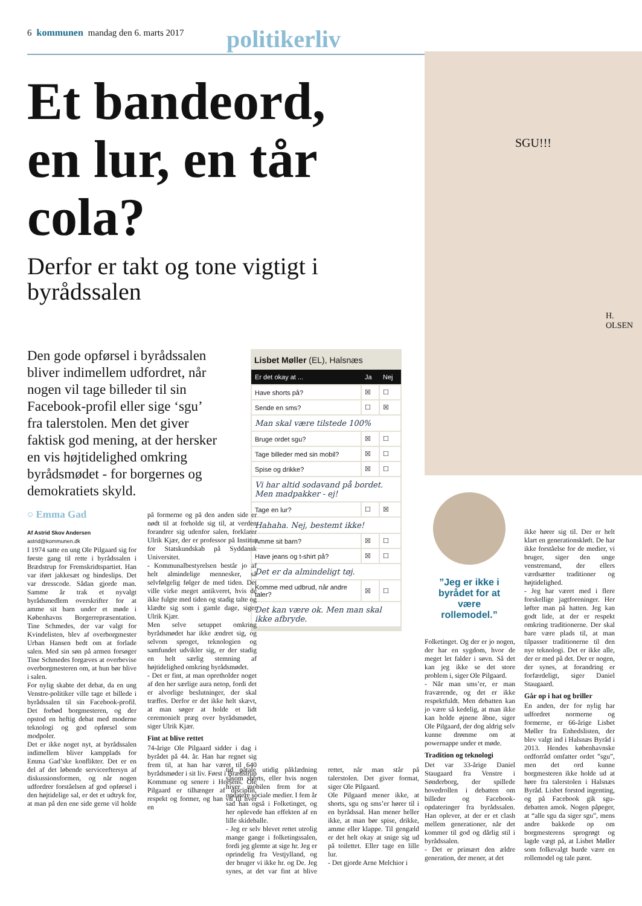6 kommunen mandag den 6. marts 2017 politikerliv
Et bandeord, en lur, en tår cola?
Derfor er takt og tone vigtigt i byrådssalen
Den gode opførsel i byrådssalen bliver indimellem udfordret, når nogen vil tage billeder til sin Facebook-profil eller sige ‘sgu’ fra talerstolen. Men det giver faktisk god mening, at der hersker en vis højtidelighed omkring byrådsmødet - for borgernes og demokratiets skyld.
SGU!!!
H. OLSEN
Lisbet Møller (EL), Halsnæs
| Er det okay at ... | Ja | Nej |
| --- | --- | --- |
| Have shorts på? | ☒ | ☐ |
| Sende en sms? | ☐ | ☒ |
| Man skal være tilstede 100% | | |
| Bruge ordet sgu? | ☒ | ☐ |
| Tage billeder med sin mobil? | ☒ | ☐ |
| Spise og drikke? | ☒ | ☐ |
| Vi har altid sodavand på bordet. Men madpakker - ej! | | |
| Tage en lur? | ☐ | ☒ |
| Hahaha. Nej, bestemt ikke! | | |
| Amme sit barn? | ☒ | ☐ |
| Have jeans og t-shirt på? | ☒ | ☐ |
| Det er da almindeligt tøj. | | |
| Komme med udbrud, når andre taler? | ☒ | ☐ |
| Det kan være ok. Men man skal ikke afbryde. | | |
”Jeg er ikke i byrådet for at være rollemodel.”
○ Emma Gad
Af Astrid Skov Andersen
astrid@kommunen.dk
I 1974 satte en ung Ole Pilgaard sig for første gang til rette i byrådssalen i Brædstrup for Fremskridtspartiet. Han var iført jakkesæt og bindeslips. Det var dresscode. Sådan gjorde man. Samme år trak et nyvalgt byrådsmedlem overskrifter for at amme sit barn under et møde i Københavns Borgerrepræsentation. Tine Schmedes, der var valgt for Kvindelisten, blev af overborgmester Urban Hansen bedt om at forlade salen. Med sin søn på armen forsøger Tine Schmedes forgæves at overbevise overborgmesteren om, at hun bør blive i salen.
For nylig skabte det debat, da en ung Venstre-politiker ville tage et billede i byrådssalen til sin Facebook-profil. Det forbød borgmesteren, og der opstod en heftig debat med moderne teknologi og god opførsel som modpoler.
Det er ikke noget nyt, at byrådssalen indimellem bliver kampplads for Emma Gad’ske konflikter. Det er en del af det løbende serviceeftersyn af diskussionsformen, og når nogen udfordrer forståelsen af god opførsel i den højtidelige sal, er det et udtryk for, at man på den ene side gerne vil holde på formerne og på den anden side er nødt til at forholde sig til, at verden forandrer sig udenfor salen, forklarer Ulrik Kjær, der er professor på Institut for Statskundskab på Syddansk Universitet.
- Kommunalbestyrelsen består jo af helt almindelige mennesker, så selvfølgelig følger de med tiden. Det ville virke meget antikveret, hvis de ikke fulgte med tiden og stadig talte og klædte sig som i gamle dage, siger Ulrik Kjær.
Men selve setuppet omkring byrådsmødet har ikke ændret sig, og selvom sproget, teknologien og samfundet udvikler sig, er der stadig en helt særlig stemning af højtidelighed omkring byrådsmødet.
- Det er fint, at man opretholder noget af den her særlige aura netop, fordi det er alvorlige beslutninger, der skal træffes. Derfor er det ikke helt skævt, at man søger at holde et lidt ceremonielt præg over byrådsmødet, siger Ulrik Kjær.
Fint at blive rettet
74-årige Ole Pilgaard sidder i dag i byrådet på 44. år. Han har regnet sig frem til, at han har været til 640 byrådsmøder i sit liv. Først i Brædstrup Kommune og senere i Horsens. Ole Pilgaard er tilhænger af disciplin, respekt og former, og han vil til hver en
tid påtale utidig påklædning såsom shorts, eller hvis nogen hiver mobilen frem for at opdatere sociale medier. I fem år sad han også i Folketinget, og her oplevede han effekten af en lille skideballe.
- Jeg er selv blevet rettet utrolig mange gange i folketingssalen, fordi jeg glemte at sige hr. Jeg er oprindelig fra Vestjylland, og der bruger vi ikke hr. og De. Jeg synes, at det var fint at blive rettet, når man står på talerstolen. Det giver format, siger Ole Pilgaard.
Ole Pilgaard mener ikke, at shorts, sgu og sms’er hører til i en byrådssal. Han mener heller ikke, at man bør spise, drikke, amme eller klappe. Til gengæld er det helt okay at snige sig ud på toilettet. Eller tage en lille lur.
- Det gjorde Arne Melchior i
Folketinget. Og der er jo nogen, der har en sygdom, hvor de meget let falder i søvn. Så det kan jeg ikke se det store problem i, siger Ole Pilgaard.
- Når man sms’er, er man fraværende, og det er ikke respektfuldt. Men debatten kan jo være så kedelig, at man ikke kan holde øjnene åbne, siger Ole Pilgaard, der dog aldrig selv kunne drømme om at powernappe under et møde.
Tradition og teknologi
Det var 33-årige Daniel Staugaard fra Venstre i Sønderborg, der spillede hovedrollen i debatten om billeder og Facebook-opdateringer fra byrådssalen. Han oplever, at der er et clash mellem generationer, når det kommer til god og dårlig stil i byrådssalen.
- Det er primært den ældre generation, der mener, at det
ikke hører sig til. Der er helt klart en generationskløft. De har ikke forståelse for de medier, vi bruger, siger den unge venstremand, der ellers værdsætter traditioner og højtidelighed.
- Jeg har været med i flere forskellige jagtforeninger. Her løfter man på hatten. Jeg kan godt lide, at der er respekt omkring traditionerne. Der skal bare være plads til, at man tilpasser traditionerne til den nye teknologi. Det er ikke alle, der er med på det. Der er nogen, der synes, at forandring er forfærdeligt, siger Daniel Staugaard.
Går op i hat og briller
En anden, der for nylig har udfordret normerne og formerne, er 66-årige Lisbet Møller fra Enhedslisten, der blev valgt ind i Halsnæs Byråd i 2013. Hendes københavnske ordforråd omfatter ordet ”sgu”, men det ord kunne borgmesteren ikke holde ud at høre fra talerstolen i Halsnæs Byråd. Lisbet forstod ingenting, og på Facebook gik sgu-debatten amok. Nogen påpeger, at “alle sgu da siger sgu”, mens andre bakkede op om borgmesterens sprogrøgt og lagde vægt på, at Lisbet Møller som folkevalgt burde være en rollemodel og tale pænt.